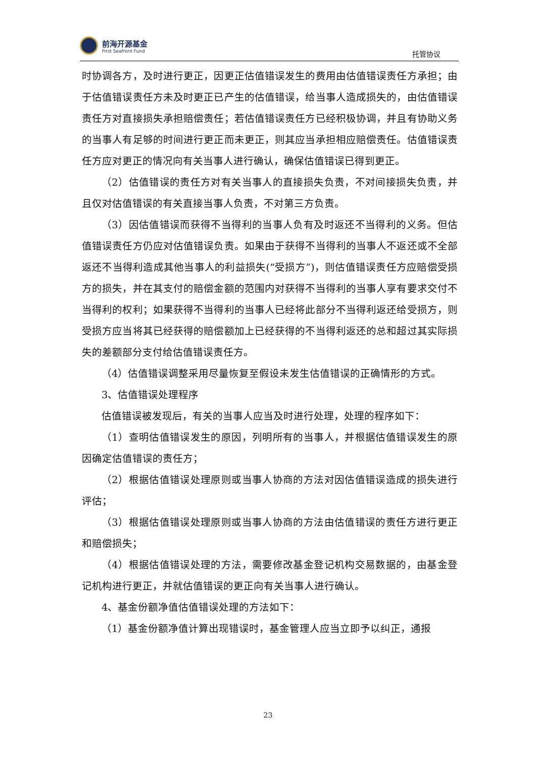前海开源基金
First Seafront Fund
托管协议
时协调各方，及时进行更正，因更正估值错误发生的费用由估值错误责任方承担；由于估值错误责任方未及时更正已产生的估值错误，给当事人造成损失的，由估值错误责任方对直接损失承担赔偿责任；若估值错误责任方已经积极协调，并且有协助义务的当事人有足够的时间进行更正而未更正，则其应当承担相应赔偿责任。估值错误责任方应对更正的情况向有关当事人进行确认，确保估值错误已得到更正。
（2）估值错误的责任方对有关当事人的直接损失负责，不对间接损失负责，并且仅对估值错误的有关直接当事人负责，不对第三方负责。
（3）因估值错误而获得不当得利的当事人负有及时返还不当得利的义务。但估值错误责任方仍应对估值错误负责。如果由于获得不当得利的当事人不返还或不全部返还不当得利造成其他当事人的利益损失(“受损方”)，则估值错误责任方应赔偿受损方的损失，并在其支付的赔偿金额的范围内对获得不当得利的当事人享有要求交付不当得利的权利；如果获得不当得利的当事人已经将此部分不当得利返还给受损方，则受损方应当将其已经获得的赔偿额加上已经获得的不当得利返还的总和超过其实际损失的差额部分支付给估值错误责任方。
（4）估值错误调整采用尽量恢复至假设未发生估值错误的正确情形的方式。
3、估值错误处理程序
估值错误被发现后，有关的当事人应当及时进行处理，处理的程序如下：
（1）查明估值错误发生的原因，列明所有的当事人，并根据估值错误发生的原因确定估值错误的责任方；
（2）根据估值错误处理原则或当事人协商的方法对因估值错误造成的损失进行评估；
（3）根据估值错误处理原则或当事人协商的方法由估值错误的责任方进行更正和赔偿损失；
（4）根据估值错误处理的方法，需要修改基金登记机构交易数据的，由基金登记机构进行更正，并就估值错误的更正向有关当事人进行确认。
4、基金份额净值估值错误处理的方法如下：
（1）基金份额净值计算出现错误时，基金管理人应当立即予以纠正，通报
23